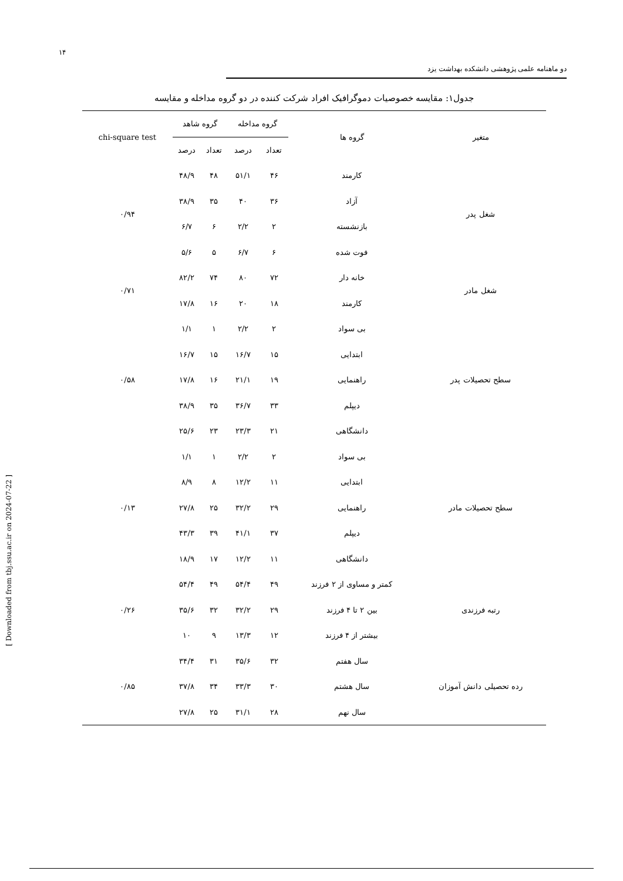۱۴
دو ماهنامه علمی پژوهشی دانشکده بهداشت یزد
جدول۱: مقایسه خصوصیات دموگرافیک افراد شرکت کننده در دو گروه مداخله و مقایسه
| متغیر | گروه ها | گروه مداخله | | گروه شاهد | | chi-square test |
| --- | --- | --- | --- | --- | --- | --- |
| | | تعداد | درصد | تعداد | درصد | |
| شغل پدر | کارمند | ۴۶ | ۵۱/۱ | ۴۸ | ۴۸/۹ | ۰/۹۴ |
| | آزاد | ۳۶ | ۴۰ | ۳۵ | ۳۸/۹ | |
| | بازنشسته | ۲ | ۲/۲ | ۶ | ۶/۷ | |
| | فوت شده | ۶ | ۶/۷ | ۵ | ۵/۶ | |
| شغل مادر | خانه دار | ۷۲ | ۸۰ | ۷۴ | ۸۲/۲ | ۰/۷۱ |
| | کارمند | ۱۸ | ۲۰ | ۱۶ | ۱۷/۸ | |
| سطح تحصیلات پدر | بی سواد | ۲ | ۲/۲ | ۱ | ۱/۱ | ۰/۵۸ |
| | ابتدایی | ۱۵ | ۱۶/۷ | ۱۵ | ۱۶/۷ | |
| | راهنمایی | ۱۹ | ۲۱/۱ | ۱۶ | ۱۷/۸ | |
| | دیپلم | ۳۳ | ۳۶/۷ | ۳۵ | ۳۸/۹ | |
| | دانشگاهی | ۲۱ | ۲۳/۳ | ۲۳ | ۲۵/۶ | |
| سطح تحصیلات مادر | بی سواد | ۲ | ۲/۲ | ۱ | ۱/۱ | ۰/۱۳ |
| | ابتدایی | ۱۱ | ۱۲/۲ | ۸ | ۸/۹ | |
| | راهنمایی | ۲۹ | ۳۲/۲ | ۲۵ | ۲۷/۸ | |
| | دیپلم | ۳۷ | ۴۱/۱ | ۳۹ | ۴۳/۳ | |
| | دانشگاهی | ۱۱ | ۱۲/۲ | ۱۷ | ۱۸/۹ | |
| رتبه فرزندی | کمتر و مساوی از ۲ فرزند | ۴۹ | ۵۴/۴ | ۴۹ | ۵۴/۴ | ۰/۲۶ |
| | بین ۲ تا ۴ فرزند | ۲۹ | ۳۲/۲ | ۳۲ | ۳۵/۶ | |
| | بیشتر از ۴ فرزند | ۱۲ | ۱۳/۳ | ۹ | ۱۰ | |
| رده تحصیلی دانش آموزان | سال هفتم | ۳۲ | ۳۵/۶ | ۳۱ | ۳۴/۴ | ۰/۸۵ |
| | سال هشتم | ۳۰ | ۳۳/۳ | ۳۴ | ۳۷/۸ | |
| | سال نهم | ۲۸ | ۳۱/۱ | ۲۵ | ۲۷/۸ | |
[ Downloaded from tbj.ssu.ac.ir on 2024-07-22 ]